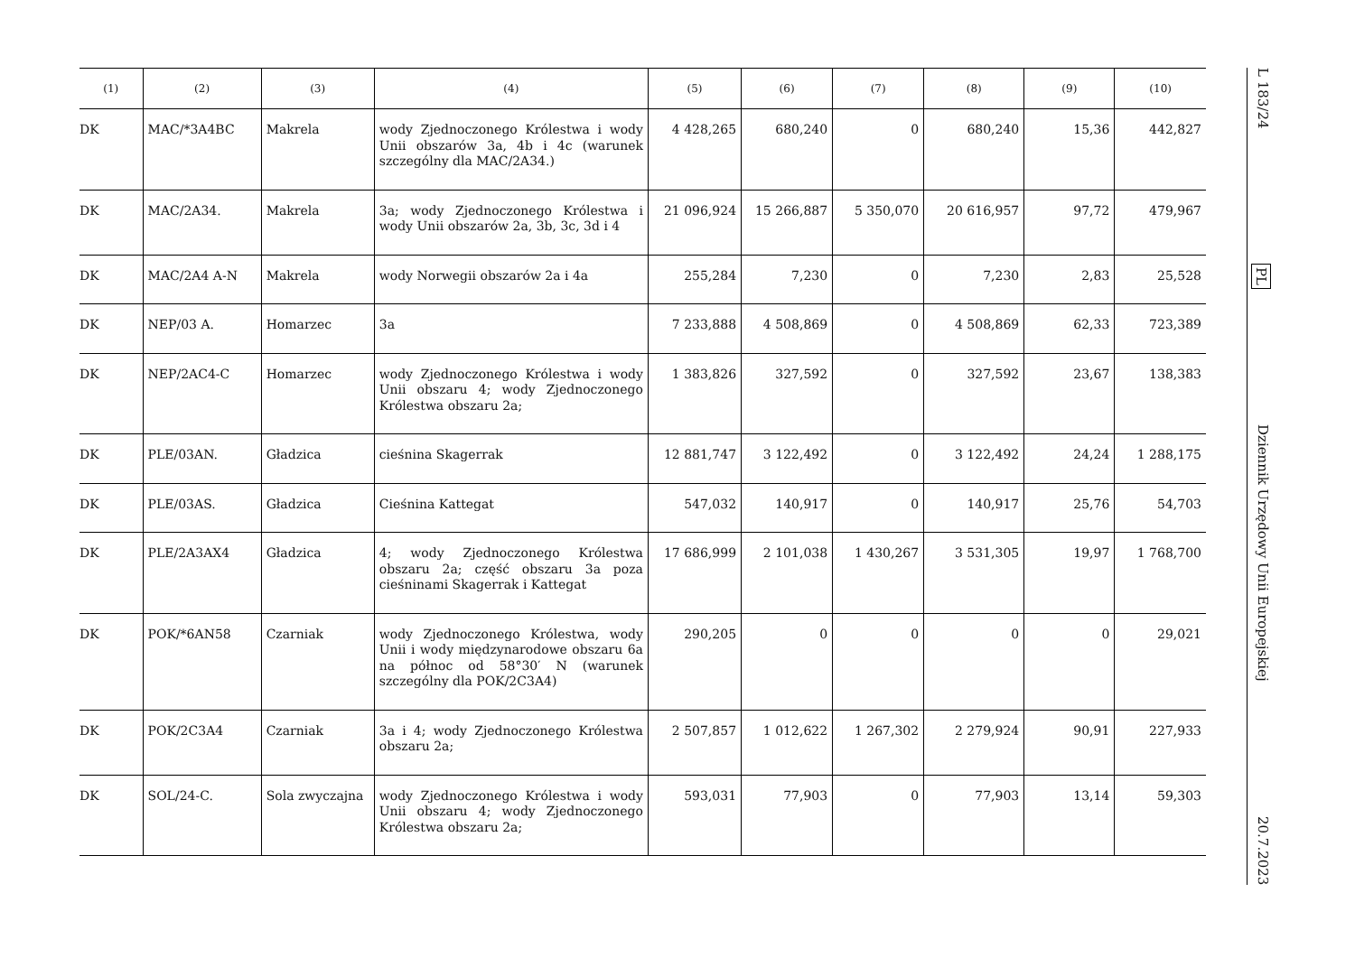L 183/24 PL Dziennik Urzędowy Unii Europejskiej 20.7.2023
| (1) | (2) | (3) | (4) | (5) | (6) | (7) | (8) | (9) | (10) |
| --- | --- | --- | --- | --- | --- | --- | --- | --- | --- |
| DK | MAC/*3A4BC | Makrela | wody Zjednoczonego Królestwa i wody Unii obszarów 3a, 4b i 4c (warunek szczególny dla MAC/2A34.) | 4 428,265 | 680,240 | 0 | 680,240 | 15,36 | 442,827 |
| DK | MAC/2A34. | Makrela | 3a; wody Zjednoczonego Królestwa i wody Unii obszarów 2a, 3b, 3c, 3d i 4 | 21 096,924 | 15 266,887 | 5 350,070 | 20 616,957 | 97,72 | 479,967 |
| DK | MAC/2A4 A-N | Makrela | wody Norwegii obszarów 2a i 4a | 255,284 | 7,230 | 0 | 7,230 | 2,83 | 25,528 |
| DK | NEP/03 A. | Homarzec | 3a | 7 233,888 | 4 508,869 | 0 | 4 508,869 | 62,33 | 723,389 |
| DK | NEP/2AC4-C | Homarzec | wody Zjednoczonego Królestwa i wody Unii obszaru 4; wody Zjednoczonego Królestwa obszaru 2a; | 1 383,826 | 327,592 | 0 | 327,592 | 23,67 | 138,383 |
| DK | PLE/03AN. | Gładzica | cieśnina Skagerrak | 12 881,747 | 3 122,492 | 0 | 3 122,492 | 24,24 | 1 288,175 |
| DK | PLE/03AS. | Gładzica | Cieśnina Kattegat | 547,032 | 140,917 | 0 | 140,917 | 25,76 | 54,703 |
| DK | PLE/2A3AX4 | Gładzica | 4; wody Zjednoczonego Królestwa obszaru 2a; część obszaru 3a poza cieśninami Skagerrak i Kattegat | 17 686,999 | 2 101,038 | 1 430,267 | 3 531,305 | 19,97 | 1 768,700 |
| DK | POK/*6AN58 | Czarniak | wody Zjednoczonego Królestwa, wody Unii i wody międzynarodowe obszaru 6a na północ od 58°30′ N (warunek szczególny dla POK/2C3A4) | 290,205 | 0 | 0 | 0 | 0 | 29,021 |
| DK | POK/2C3A4 | Czarniak | 3a i 4; wody Zjednoczonego Królestwa obszaru 2a; | 2 507,857 | 1 012,622 | 1 267,302 | 2 279,924 | 90,91 | 227,933 |
| DK | SOL/24-C. | Sola zwyczajna | wody Zjednoczonego Królestwa i wody Unii obszaru 4; wody Zjednoczonego Królestwa obszaru 2a; | 593,031 | 77,903 | 0 | 77,903 | 13,14 | 59,303 |